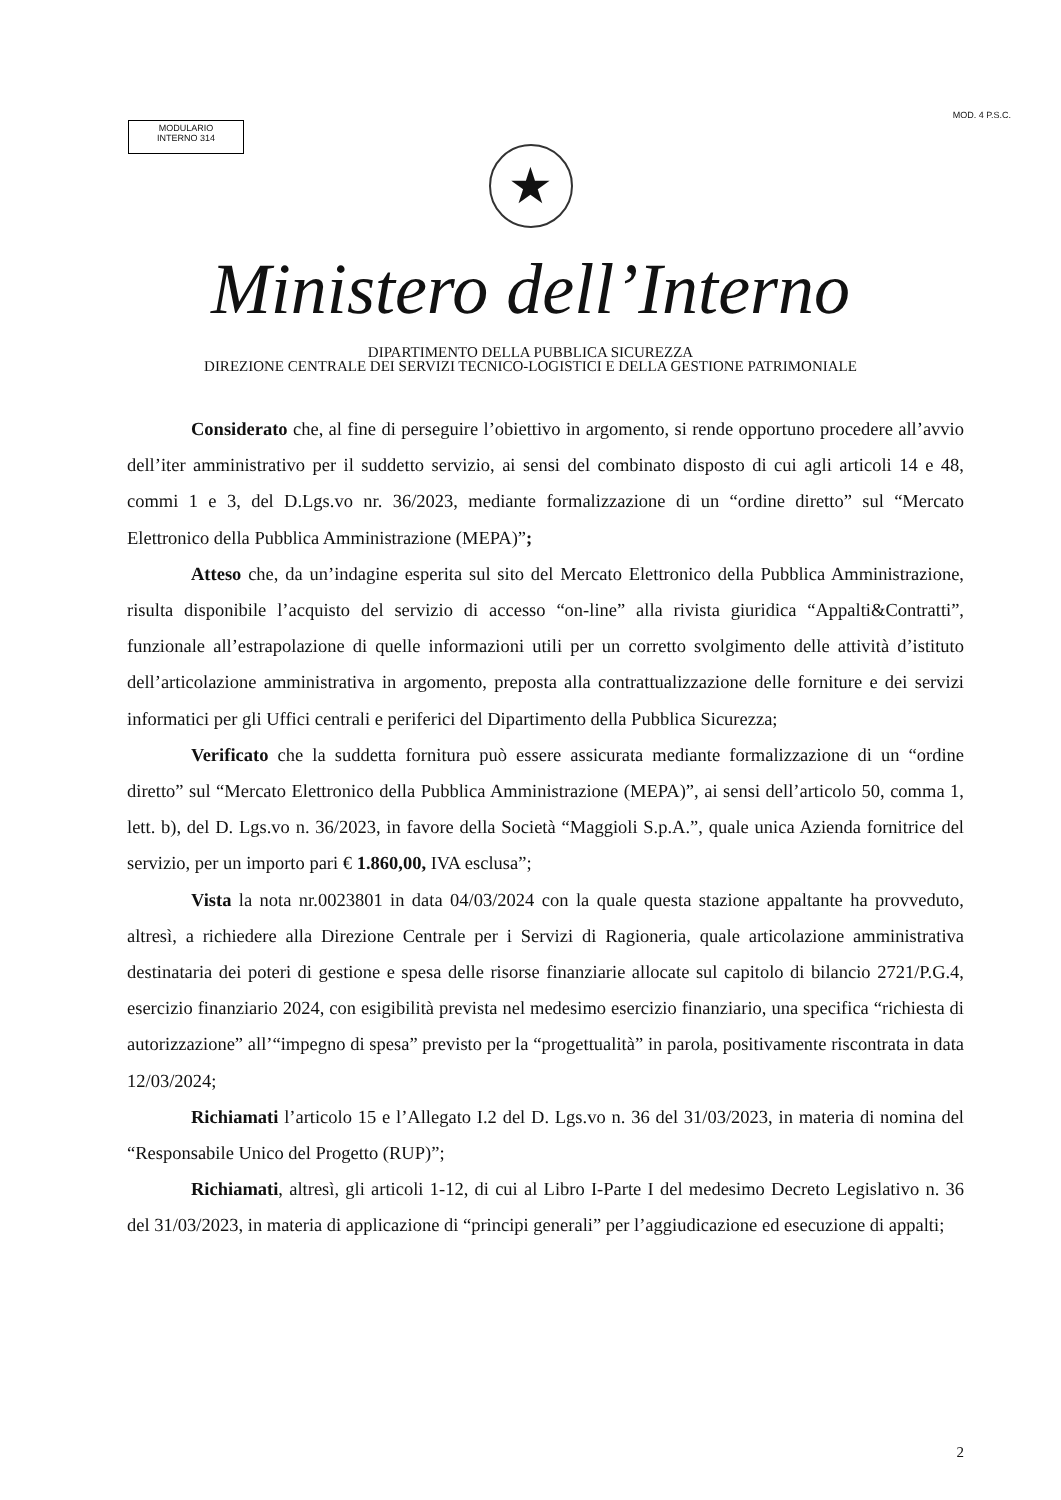MODULARIO
INTERNO 314
MOD. 4 P.S.C.
★
Ministero dell’Interno
DIPARTIMENTO DELLA PUBBLICA SICUREZZA
DIREZIONE CENTRALE DEI SERVIZI TECNICO-LOGISTICI E DELLA GESTIONE PATRIMONIALE
Considerato che, al fine di perseguire l’obiettivo in argomento, si rende opportuno procedere all’avvio dell’iter amministrativo per il suddetto servizio, ai sensi del combinato disposto di cui agli articoli 14 e 48, commi 1 e 3, del D.Lgs.vo nr. 36/2023, mediante formalizzazione di un “ordine diretto” sul “Mercato Elettronico della Pubblica Amministrazione (MEPA)”;
Atteso che, da un’indagine esperita sul sito del Mercato Elettronico della Pubblica Amministrazione, risulta disponibile l’acquisto del servizio di accesso “on-line” alla rivista giuridica “Appalti&Contratti”, funzionale all’estrapolazione di quelle informazioni utili per un corretto svolgimento delle attività d’istituto dell’articolazione amministrativa in argomento, preposta alla contrattualizzazione delle forniture e dei servizi informatici per gli Uffici centrali e periferici del Dipartimento della Pubblica Sicurezza;
Verificato che la suddetta fornitura può essere assicurata mediante formalizzazione di un “ordine diretto” sul “Mercato Elettronico della Pubblica Amministrazione (MEPA)”, ai sensi dell’articolo 50, comma 1, lett. b), del D. Lgs.vo n. 36/2023, in favore della Società “Maggioli S.p.A.”, quale unica Azienda fornitrice del servizio, per un importo pari € 1.860,00, IVA esclusa”;
Vista la nota nr.0023801 in data 04/03/2024 con la quale questa stazione appaltante ha provveduto, altresì, a richiedere alla Direzione Centrale per i Servizi di Ragioneria, quale articolazione amministrativa destinataria dei poteri di gestione e spesa delle risorse finanziarie allocate sul capitolo di bilancio 2721/P.G.4, esercizio finanziario 2024, con esigibilità prevista nel medesimo esercizio finanziario, una specifica “richiesta di autorizzazione” all’“impegno di spesa” previsto per la “progettualità” in parola, positivamente riscontrata in data 12/03/2024;
Richiamati l’articolo 15 e l’Allegato I.2 del D. Lgs.vo n. 36 del 31/03/2023, in materia di nomina del “Responsabile Unico del Progetto (RUP)”;
Richiamati, altresì, gli articoli 1-12, di cui al Libro I-Parte I del medesimo Decreto Legislativo n. 36 del 31/03/2023, in materia di applicazione di “principi generali” per l’aggiudicazione ed esecuzione di appalti;
2